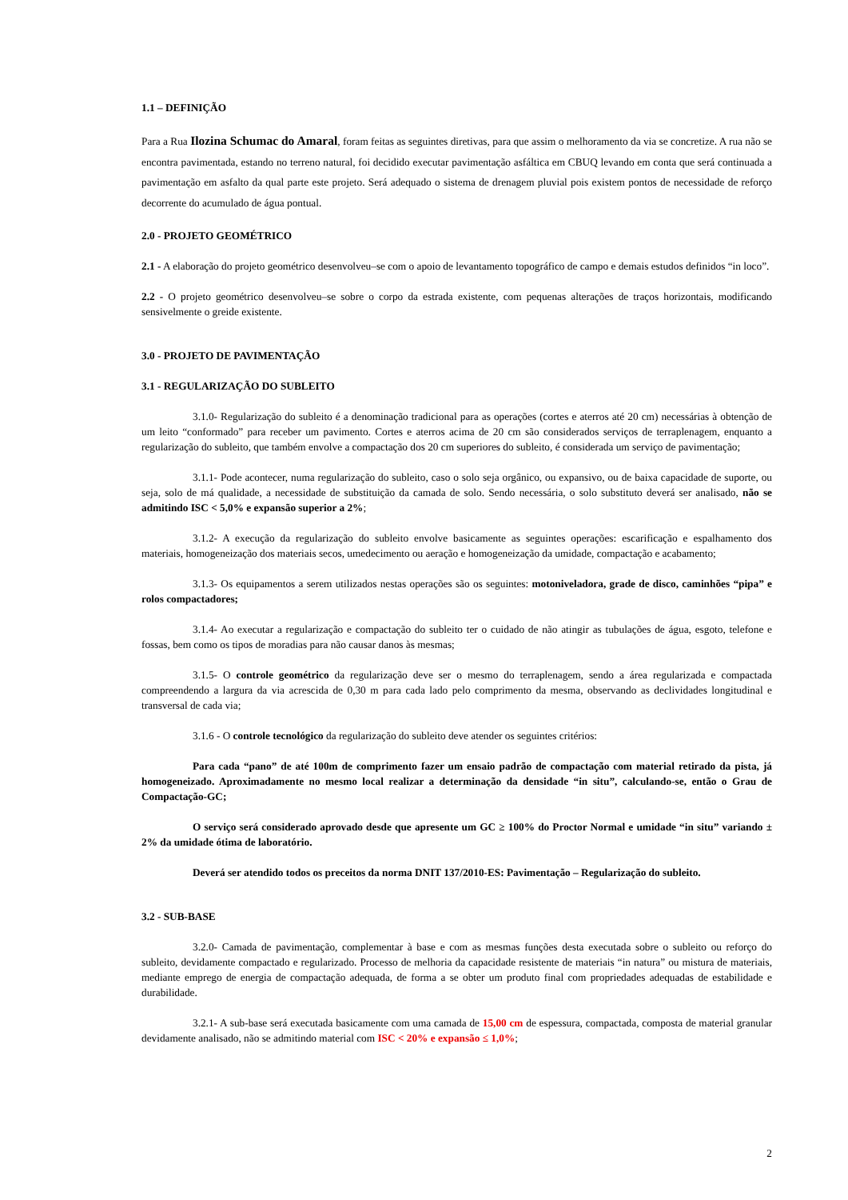1.1 – DEFINIÇÃO
Para a Rua Ilozina Schumac do Amaral, foram feitas as seguintes diretivas, para que assim o melhoramento da via se concretize. A rua não se encontra pavimentada, estando no terreno natural, foi decidido executar pavimentação asfáltica em CBUQ levando em conta que será continuada a pavimentação em asfalto da qual parte este projeto. Será adequado o sistema de drenagem pluvial pois existem pontos de necessidade de reforço decorrente do acumulado de água pontual.
2.0 - PROJETO GEOMÉTRICO
2.1 - A elaboração do projeto geométrico desenvolveu–se com o apoio de levantamento topográfico de campo e demais estudos definidos “in loco”.
2.2 - O projeto geométrico desenvolveu–se sobre o corpo da estrada existente, com pequenas alterações de traços horizontais, modificando sensivelmente o greide existente.
3.0 - PROJETO DE PAVIMENTAÇÃO
3.1 - REGULARIZAÇÃO DO SUBLEITO
3.1.0- Regularização do subleito é a denominação tradicional para as operações (cortes e aterros até 20 cm) necessárias à obtenção de um leito “conformado” para receber um pavimento. Cortes e aterros acima de 20 cm são considerados serviços de terraplenagem, enquanto a regularização do subleito, que também envolve a compactação dos 20 cm superiores do subleito, é considerada um serviço de pavimentação;
3.1.1- Pode acontecer, numa regularização do subleito, caso o solo seja orgânico, ou expansivo, ou de baixa capacidade de suporte, ou seja, solo de má qualidade, a necessidade de substituição da camada de solo. Sendo necessária, o solo substituto deverá ser analisado, não se admitindo ISC < 5,0% e expansão superior a 2%;
3.1.2- A execução da regularização do subleito envolve basicamente as seguintes operações: escarificação e espalhamento dos materiais, homogeneização dos materiais secos, umedecimento ou aeração e homogeneização da umidade, compactação e acabamento;
3.1.3- Os equipamentos a serem utilizados nestas operações são os seguintes: motoniveladora, grade de disco, caminhões “pipa” e rolos compactadores;
3.1.4- Ao executar a regularização e compactação do subleito ter o cuidado de não atingir as tubulações de água, esgoto, telefone e fossas, bem como os tipos de moradias para não causar danos às mesmas;
3.1.5- O controle geométrico da regularização deve ser o mesmo do terraplenagem, sendo a área regularizada e compactada compreendendo a largura da via acrescida de 0,30 m para cada lado pelo comprimento da mesma, observando as declividades longitudinal e transversal de cada via;
3.1.6 - O controle tecnológico da regularização do subleito deve atender os seguintes critérios:
Para cada “pano” de até 100m de comprimento fazer um ensaio padrão de compactação com material retirado da pista, já homogeneizado. Aproximadamente no mesmo local realizar a determinação da densidade “in situ”, calculando-se, então o Grau de Compactação-GC;
O serviço será considerado aprovado desde que apresente um GC ≥ 100% do Proctor Normal e umidade “in situ” variando ± 2% da umidade ótima de laboratório.
Deverá ser atendido todos os preceitos da norma DNIT 137/2010-ES: Pavimentação – Regularização do subleito.
3.2 - SUB-BASE
3.2.0- Camada de pavimentação, complementar à base e com as mesmas funções desta executada sobre o subleito ou reforço do subleito, devidamente compactado e regularizado. Processo de melhoria da capacidade resistente de materiais “in natura” ou mistura de materiais, mediante emprego de energia de compactação adequada, de forma a se obter um produto final com propriedades adequadas de estabilidade e durabilidade.
3.2.1- A sub-base será executada basicamente com uma camada de 15,00 cm de espessura, compactada, composta de material granular devidamente analisado, não se admitindo material com ISC < 20% e expansão ≤ 1,0%;
2